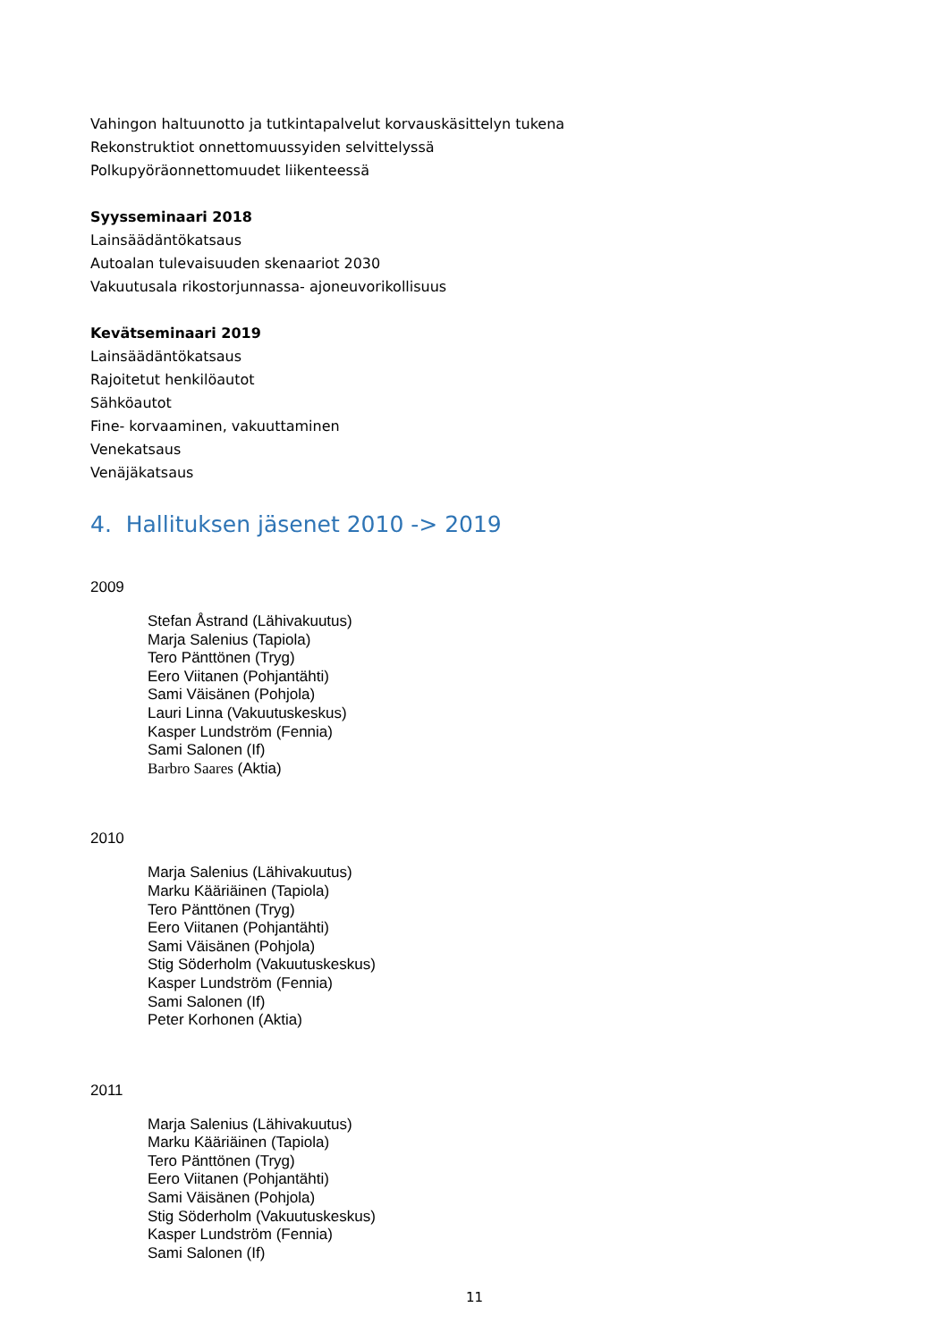Vahingon haltuunotto ja tutkintapalvelut korvauskäsittelyn tukena
Rekonstruktiot onnettomuussyiden selvittelyssä
Polkupyöräonnettomuudet liikenteessä
Syysseminaari 2018
Lainsäädäntökatsaus
Autoalan tulevaisuuden skenaariot 2030
Vakuutusala rikostorjunnassa- ajoneuvorikollisuus
Kevätseminaari 2019
Lainsäädäntökatsaus
Rajoitetut henkilöautot
Sähköautot
Fine- korvaaminen, vakuuttaminen
Venekatsaus
Venäjäkatsaus
4. Hallituksen jäsenet 2010 -> 2019
2009
Stefan Åstrand (Lähivakuutus)
Marja Salenius (Tapiola)
Tero Pänttönen (Tryg)
Eero Viitanen (Pohjantähti)
Sami Väisänen (Pohjola)
Lauri Linna (Vakuutuskeskus)
Kasper Lundström (Fennia)
Sami Salonen (If)
Barbro Saares (Aktia)
2010
Marja Salenius (Lähivakuutus)
Marku Kääriäinen (Tapiola)
Tero Pänttönen (Tryg)
Eero Viitanen (Pohjantähti)
Sami Väisänen (Pohjola)
Stig Söderholm (Vakuutuskeskus)
Kasper Lundström (Fennia)
Sami Salonen (If)
Peter Korhonen (Aktia)
2011
Marja Salenius (Lähivakuutus)
Marku Kääriäinen (Tapiola)
Tero Pänttönen (Tryg)
Eero Viitanen (Pohjantähti)
Sami Väisänen (Pohjola)
Stig Söderholm (Vakuutuskeskus)
Kasper Lundström (Fennia)
Sami Salonen (If)
11